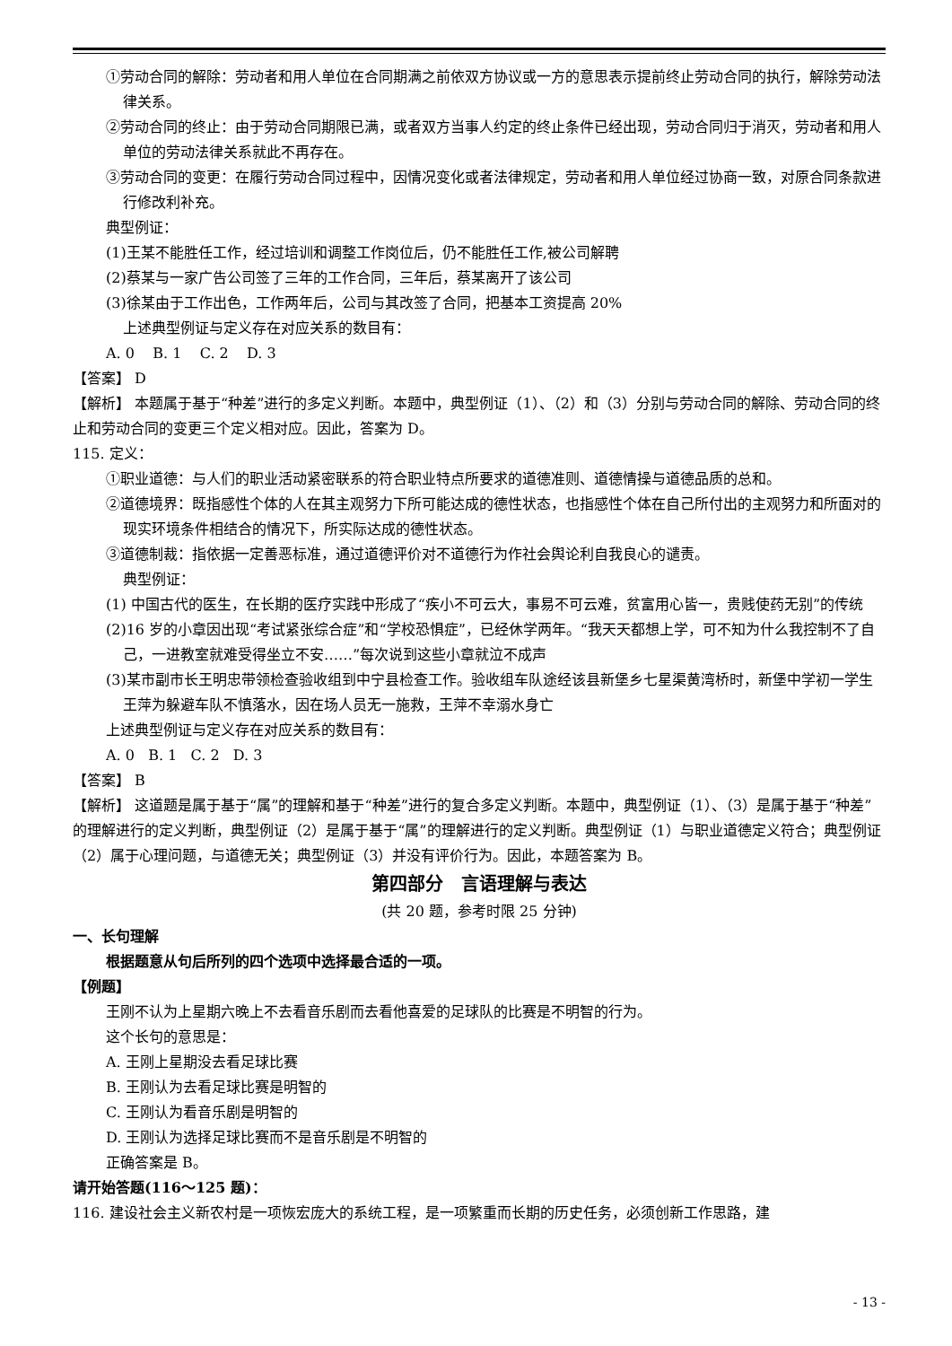①劳动合同的解除：劳动者和用人单位在合同期满之前依双方协议或一方的意思表示提前终止劳动合同的执行，解除劳动法律关系。
②劳动合同的终止：由于劳动合同期限已满，或者双方当事人约定的终止条件已经出现，劳动合同归于消灭，劳动者和用人单位的劳动法律关系就此不再存在。
③劳动合同的变更：在履行劳动合同过程中，因情况变化或者法律规定，劳动者和用人单位经过协商一致，对原合同条款进行修改利补充。
典型例证：
(1)王某不能胜任工作，经过培训和调整工作岗位后，仍不能胜任工作,被公司解聘
(2)蔡某与一家广告公司签了三年的工作合同，三年后，蔡某离开了该公司
(3)徐某由于工作出色，工作两年后，公司与其改签了合同，把基本工资提高 20%
上述典型例证与定义存在对应关系的数目有：
A. 0 B. 1 C. 2 D. 3
【答案】 D
【解析】 本题属于基于“种差”进行的多定义判断。本题中，典型例证（1）、（2）和（3）分别与劳动合同的解除、劳动合同的终止和劳动合同的变更三个定义相对应。因此，答案为 D。
115. 定义：
①职业道德：与人们的职业活动紧密联系的符合职业特点所要求的道德准则、道德情操与道德品质的总和。
②道德境界：既指感性个体的人在其主观努力下所可能达成的德性状态，也指感性个体在自己所付出的主观努力和所面对的现实环境条件相结合的情况下，所实际达成的德性状态。
③道德制裁：指依据一定善恶标准，通过道德评价对不道德行为作社会舆论利自我良心的谴责。
典型例证：
(1) 中国古代的医生，在长期的医疗实践中形成了“疾小不可云大，事易不可云难，贫富用心皆一，贵贱使药无别”的传统
(2)16 岁的小章因出现“考试紧张综合症”和“学校恐惧症”，已经休学两年。“我天天都想上学，可不知为什么我控制不了自己，一进教室就难受得坐立不安……”每次说到这些小章就泣不成声
(3)某市副市长王明忠带领检查验收组到中宁县检查工作。验收组车队途经该县新堡乡七星渠黄湾桥时，新堡中学初一学生王萍为躲避车队不慎落水，因在场人员无一施救，王萍不幸溺水身亡
上述典型例证与定义存在对应关系的数目有：
A. 0 B. 1 C. 2 D. 3
【答案】 B
【解析】 这道题是属于基于“属”的理解和基于“种差”进行的复合多定义判断。本题中，典型例证（1）、（3）是属于基于“种差”的理解进行的定义判断，典型例证（2）是属于基于“属”的理解进行的定义判断。典型例证（1）与职业道德定义符合；典型例证（2）属于心理问题，与道德无关；典型例证（3）并没有评价行为。因此，本题答案为 B。
第四部分 言语理解与表达
(共 20 题，参考时限 25 分钟)
一、长句理解
根据题意从句后所列的四个选项中选择最合适的一项。
【例题】
王刚不认为上星期六晚上不去看音乐剧而去看他喜爱的足球队的比赛是不明智的行为。
这个长句的意思是：
A. 王刚上星期没去看足球比赛
B. 王刚认为去看足球比赛是明智的
C. 王刚认为看音乐剧是明智的
D. 王刚认为选择足球比赛而不是音乐剧是不明智的
正确答案是 B。
请开始答题(116～125 题)：
116. 建设社会主义新农村是一项恢宏庞大的系统工程，是一项繁重而长期的历史任务，必须创新工作思路，建
- 13 -